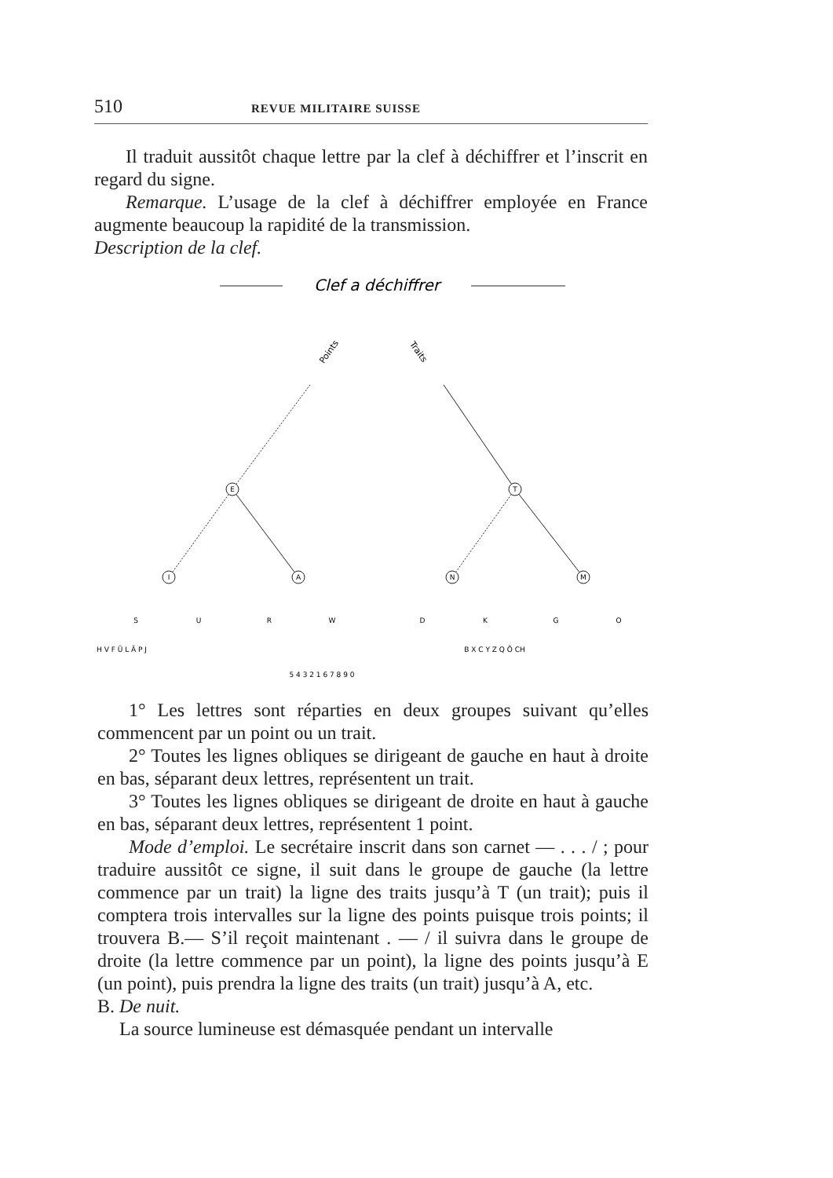510 REVUE MILITAIRE SUISSE
Il traduit aussitôt chaque lettre par la clef à déchiffrer et l’inscrit en regard du signe.
Remarque. L’usage de la clef à déchiffrer employée en France augmente beaucoup la rapidité de la transmission.
Description de la clef.
Clef a déchiffrer
Points
Traits
E
T
I
A
N
M
S
U
R
W
D
K
G
O
H V F Ü L Ä P J
B X C Y Z Q Ö CH
5 4 3 2 1 6 7 8 9 0
1° Les lettres sont réparties en deux groupes suivant qu’elles commencent par un point ou un trait.
2° Toutes les lignes obliques se dirigeant de gauche en haut à droite en bas, séparant deux lettres, représentent un trait.
3° Toutes les lignes obliques se dirigeant de droite en haut à gauche en bas, séparant deux lettres, représentent 1 point.
Mode d’emploi. Le secrétaire inscrit dans son carnet — . . . / ; pour traduire aussitôt ce signe, il suit dans le groupe de gauche (la lettre commence par un trait) la ligne des traits jusqu’à T (un trait); puis il comptera trois intervalles sur la ligne des points puisque trois points; il trouvera B.— S’il reçoit maintenant . — / il suivra dans le groupe de droite (la lettre commence par un point), la ligne des points jusqu’à E (un point), puis prendra la ligne des traits (un trait) jusqu’à A, etc.
B. De nuit.
La source lumineuse est démasquée pendant un intervalle